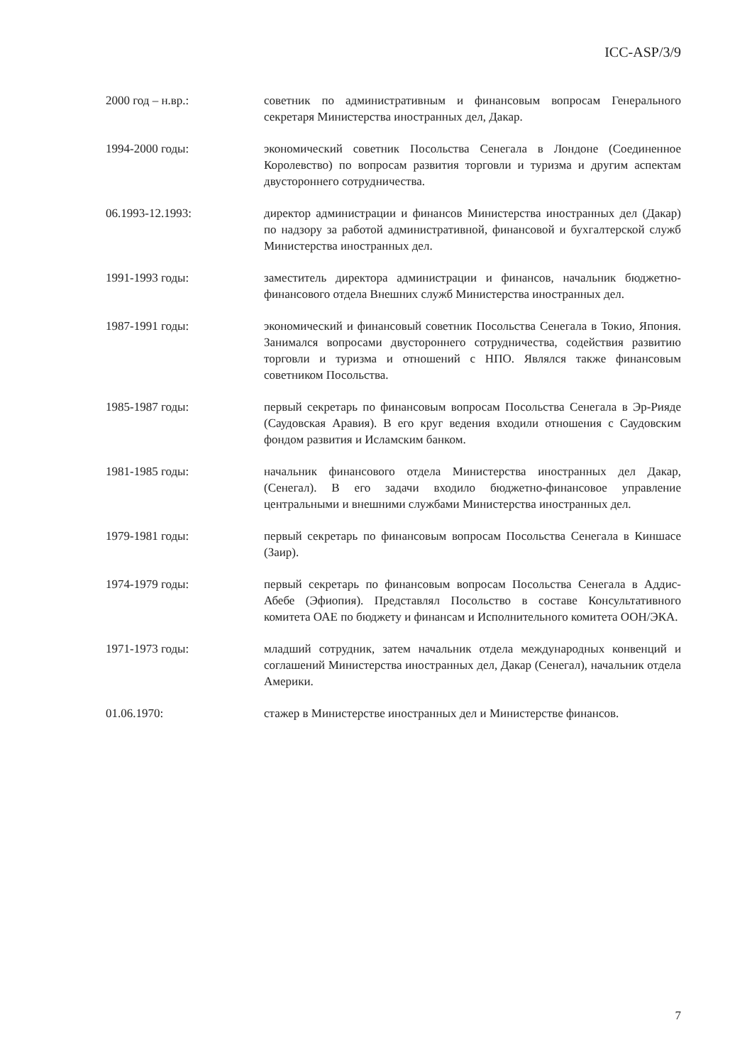ICC-ASP/3/9
2000 год – н.вр.: советник по административным и финансовым вопросам Генерального секретаря Министерства иностранных дел, Дакар.
1994-2000 годы: экономический советник Посольства Сенегала в Лондоне (Соединенное Королевство) по вопросам развития торговли и туризма и другим аспектам двустороннего сотрудничества.
06.1993-12.1993: директор администрации и финансов Министерства иностранных дел (Дакар) по надзору за работой административной, финансовой и бухгалтерской служб Министерства иностранных дел.
1991-1993 годы: заместитель директора администрации и финансов, начальник бюджетно-финансового отдела Внешних служб Министерства иностранных дел.
1987-1991 годы: экономический и финансовый советник Посольства Сенегала в Токио, Япония. Занимался вопросами двустороннего сотрудничества, содействия развитию торговли и туризма и отношений с НПО. Являлся также финансовым советником Посольства.
1985-1987 годы: первый секретарь по финансовым вопросам Посольства Сенегала в Эр-Рияде (Саудовская Аравия). В его круг ведения входили отношения с Саудовским фондом развития и Исламским банком.
1981-1985 годы: начальник финансового отдела Министерства иностранных дел Дакар, (Сенегал). В его задачи входило бюджетно-финансовое управление центральными и внешними службами Министерства иностранных дел.
1979-1981 годы: первый секретарь по финансовым вопросам Посольства Сенегала в Киншасе (Заир).
1974-1979 годы: первый секретарь по финансовым вопросам Посольства Сенегала в Аддис-Абебе (Эфиопия). Представлял Посольство в составе Консультативного комитета ОАЕ по бюджету и финансам и Исполнительного комитета ООН/ЭКА.
1971-1973 годы: младший сотрудник, затем начальник отдела международных конвенций и соглашений Министерства иностранных дел, Дакар (Сенегал), начальник отдела Америки.
01.06.1970: стажер в Министерстве иностранных дел и Министерстве финансов.
7